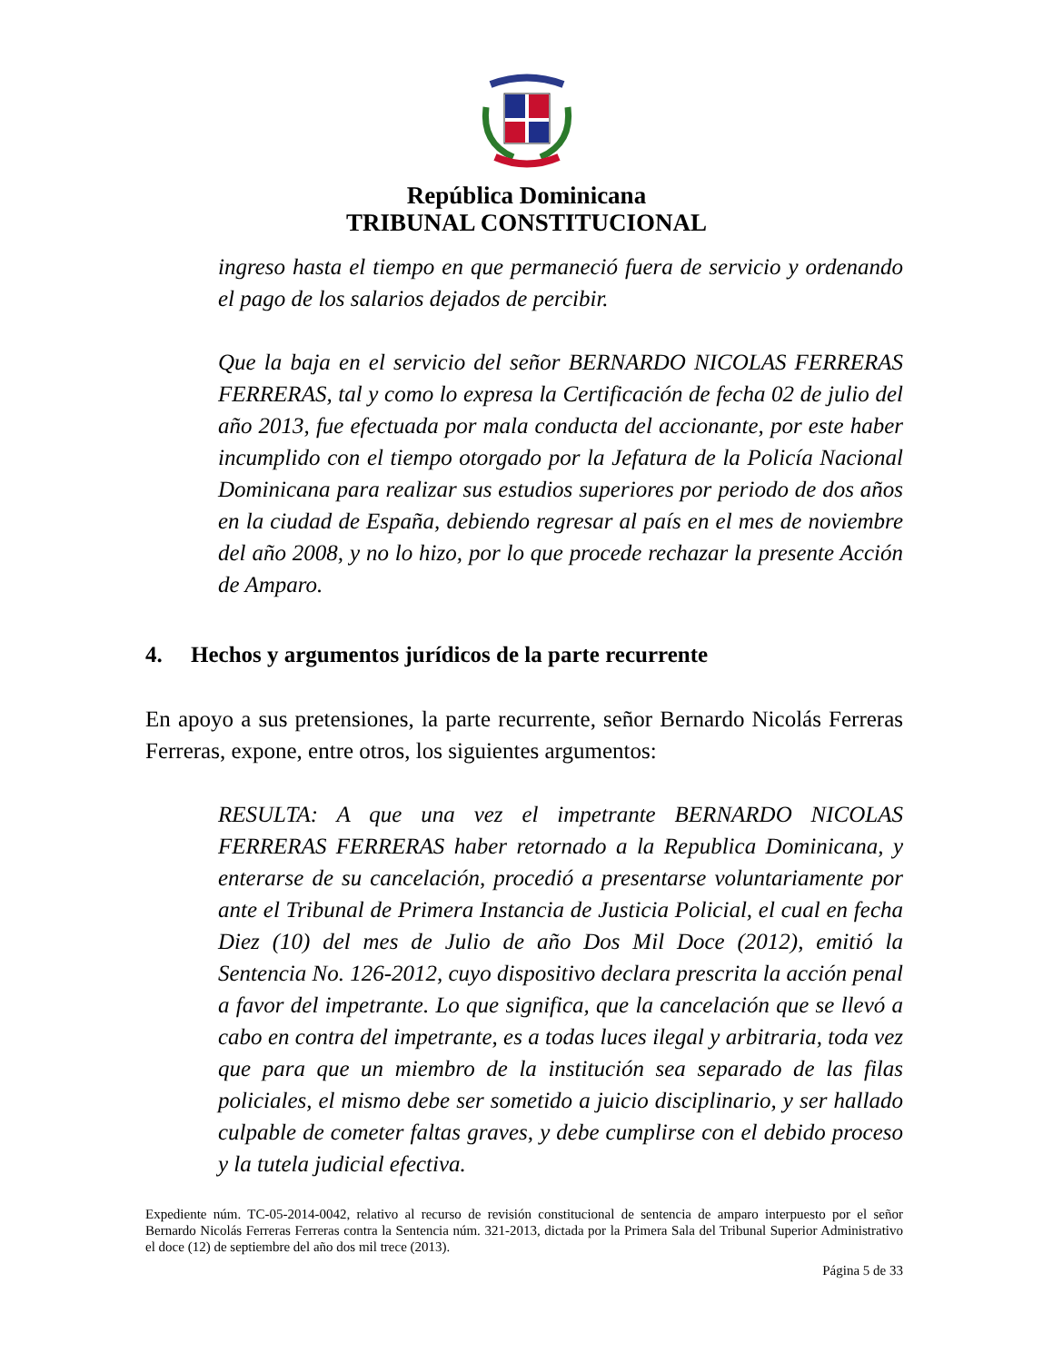República Dominicana
TRIBUNAL CONSTITUCIONAL
ingreso hasta el tiempo en que permaneció fuera de servicio y ordenando el pago de los salarios dejados de percibir.
Que la baja en el servicio del señor BERNARDO NICOLAS FERRERAS FERRERAS, tal y como lo expresa la Certificación de fecha 02 de julio del año 2013, fue efectuada por mala conducta del accionante, por este haber incumplido con el tiempo otorgado por la Jefatura de la Policía Nacional Dominicana para realizar sus estudios superiores por periodo de dos años en la ciudad de España, debiendo regresar al país en el mes de noviembre del año 2008, y no lo hizo, por lo que procede rechazar la presente Acción de Amparo.
4. Hechos y argumentos jurídicos de la parte recurrente
En apoyo a sus pretensiones, la parte recurrente, señor Bernardo Nicolás Ferreras Ferreras, expone, entre otros, los siguientes argumentos:
RESULTA: A que una vez el impetrante BERNARDO NICOLAS FERRERAS FERRERAS haber retornado a la Republica Dominicana, y enterarse de su cancelación, procedió a presentarse voluntariamente por ante el Tribunal de Primera Instancia de Justicia Policial, el cual en fecha Diez (10) del mes de Julio de año Dos Mil Doce (2012), emitió la Sentencia No. 126-2012, cuyo dispositivo declara prescrita la acción penal a favor del impetrante. Lo que significa, que la cancelación que se llevó a cabo en contra del impetrante, es a todas luces ilegal y arbitraria, toda vez que para que un miembro de la institución sea separado de las filas policiales, el mismo debe ser sometido a juicio disciplinario, y ser hallado culpable de cometer faltas graves, y debe cumplirse con el debido proceso y la tutela judicial efectiva.
Expediente núm. TC-05-2014-0042, relativo al recurso de revisión constitucional de sentencia de amparo interpuesto por el señor Bernardo Nicolás Ferreras Ferreras contra la Sentencia núm. 321-2013, dictada por la Primera Sala del Tribunal Superior Administrativo el doce (12) de septiembre del año dos mil trece (2013).
Página 5 de 33